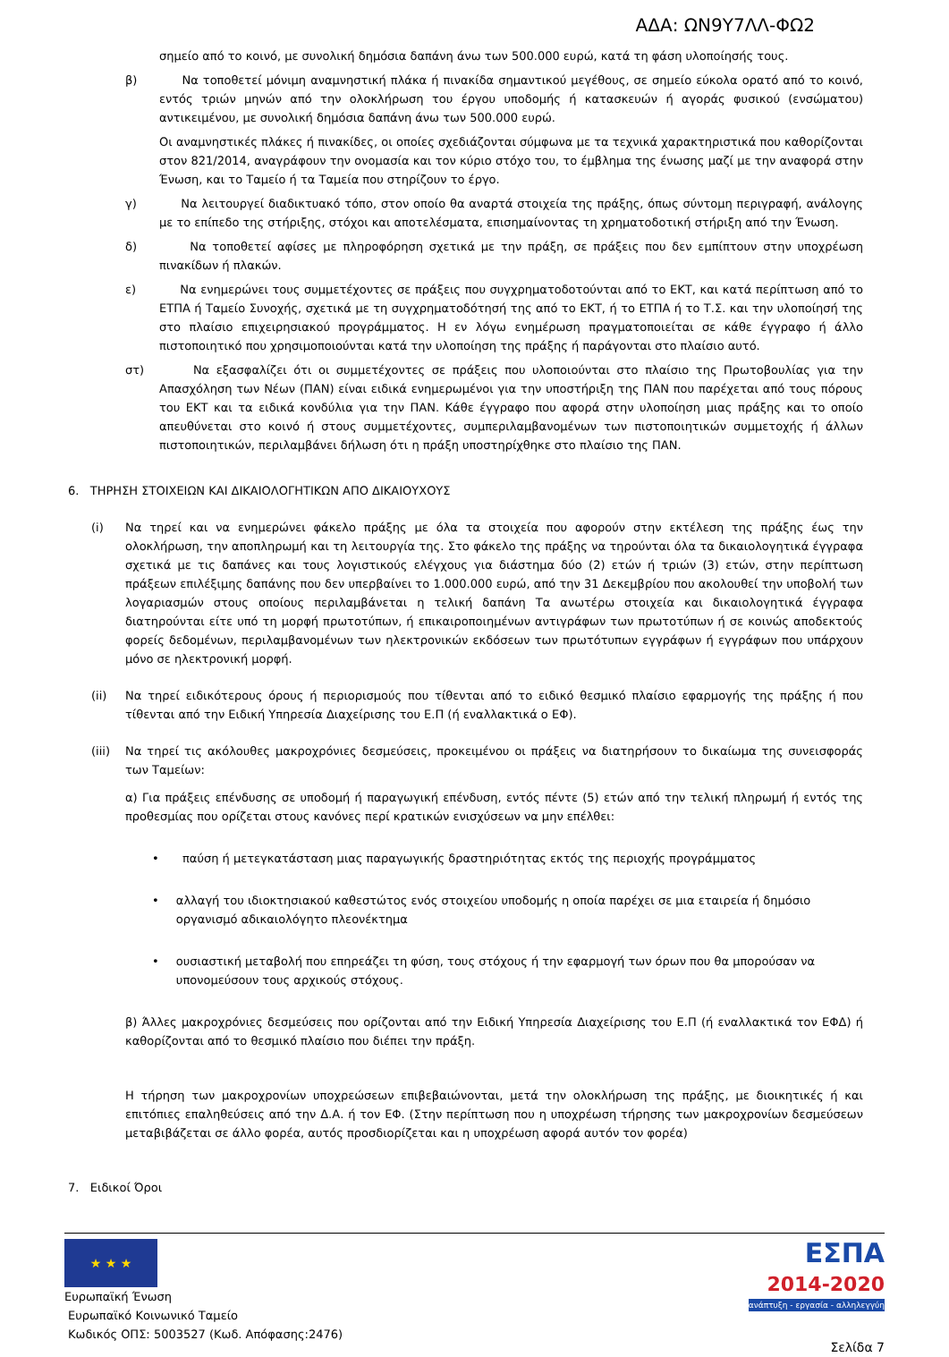ΑΔΑ: ΩΝ9Υ7ΛΛ-ΦΩ2
σημείο από το κοινό, με συνολική δημόσια δαπάνη άνω των 500.000 ευρώ, κατά τη φάση υλοποίησής τους.
β) Να τοποθετεί μόνιμη αναμνηστική πλάκα ή πινακίδα σημαντικού μεγέθους, σε σημείο εύκολα ορατό από το κοινό, εντός τριών μηνών από την ολοκλήρωση του έργου υποδομής ή κατασκευών ή αγοράς φυσικού (ενσώματου) αντικειμένου, με συνολική δημόσια δαπάνη άνω των 500.000 ευρώ.
Οι αναμνηστικές πλάκες ή πινακίδες, οι οποίες σχεδιάζονται σύμφωνα με τα τεχνικά χαρακτηριστικά που καθορίζονται στον 821/2014, αναγράφουν την ονομασία και τον κύριο στόχο του, το έμβλημα της ένωσης μαζί με την αναφορά στην Ένωση, και το Ταμείο ή τα Ταμεία που στηρίζουν το έργο.
γ) Να λειτουργεί διαδικτυακό τόπο, στον οποίο θα αναρτά στοιχεία της πράξης, όπως σύντομη περιγραφή, ανάλογης με το επίπεδο της στήριξης, στόχοι και αποτελέσματα, επισημαίνοντας τη χρηματοδοτική στήριξη από την Ένωση.
δ) Να τοποθετεί αφίσες με πληροφόρηση σχετικά με την πράξη, σε πράξεις που δεν εμπίπτουν στην υποχρέωση πινακίδων ή πλακών.
ε) Να ενημερώνει τους συμμετέχοντες σε πράξεις που συγχρηματοδοτούνται από το ΕΚΤ, και κατά περίπτωση από το ΕΤΠΑ ή Ταμείο Συνοχής, σχετικά με τη συγχρηματοδότησή της από το ΕΚΤ, ή το ΕΤΠΑ ή το Τ.Σ. και την υλοποίησή της στο πλαίσιο επιχειρησιακού προγράμματος. Η εν λόγω ενημέρωση πραγματοποιείται σε κάθε έγγραφο ή άλλο πιστοποιητικό που χρησιμοποιούνται κατά την υλοποίηση της πράξης ή παράγονται στο πλαίσιο αυτό.
στ) Να εξασφαλίζει ότι οι συμμετέχοντες σε πράξεις που υλοποιούνται στο πλαίσιο της Πρωτοβουλίας για την Απασχόληση των Νέων (ΠΑΝ) είναι ειδικά ενημερωμένοι για την υποστήριξη της ΠΑΝ που παρέχεται από τους πόρους του ΕΚΤ και τα ειδικά κονδύλια για την ΠΑΝ. Κάθε έγγραφο που αφορά στην υλοποίηση μιας πράξης και το οποίο απευθύνεται στο κοινό ή στους συμμετέχοντες, συμπεριλαμβανομένων των πιστοποιητικών συμμετοχής ή άλλων πιστοποιητικών, περιλαμβάνει δήλωση ότι η πράξη υποστηρίχθηκε στο πλαίσιο της ΠΑΝ.
6. ΤΗΡΗΣΗ ΣΤΟΙΧΕΙΩΝ ΚΑΙ ΔΙΚΑΙΟΛΟΓΗΤΙΚΩΝ ΑΠΟ ΔΙΚΑΙΟΥΧΟΥΣ
(i) Να τηρεί και να ενημερώνει φάκελο πράξης με όλα τα στοιχεία που αφορούν στην εκτέλεση της πράξης έως την ολοκλήρωση, την αποπληρωμή και τη λειτουργία της. Στο φάκελο της πράξης να τηρούνται όλα τα δικαιολογητικά έγγραφα σχετικά με τις δαπάνες και τους λογιστικούς ελέγχους για διάστημα δύο (2) ετών ή τριών (3) ετών, στην περίπτωση πράξεων επιλέξιμης δαπάνης που δεν υπερβαίνει το 1.000.000 ευρώ, από την 31 Δεκεμβρίου που ακολουθεί την υποβολή των λογαριασμών στους οποίους περιλαμβάνεται η τελική δαπάνη Τα ανωτέρω στοιχεία και δικαιολογητικά έγγραφα διατηρούνται είτε υπό τη μορφή πρωτοτύπων, ή επικαιροποιημένων αντιγράφων των πρωτοτύπων ή σε κοινώς αποδεκτούς φορείς δεδομένων, περιλαμβανομένων των ηλεκτρονικών εκδόσεων των πρωτότυπων εγγράφων ή εγγράφων που υπάρχουν μόνο σε ηλεκτρονική μορφή.
(ii) Να τηρεί ειδικότερους όρους ή περιορισμούς που τίθενται από το ειδικό θεσμικό πλαίσιο εφαρμογής της πράξης ή που τίθενται από την Ειδική Υπηρεσία Διαχείρισης του Ε.Π (ή εναλλακτικά ο ΕΦ).
(iii)
Να τηρεί τις ακόλουθες μακροχρόνιες δεσμεύσεις, προκειμένου οι πράξεις να διατηρήσουν το δικαίωμα της συνεισφοράς των Ταμείων:
α) Για πράξεις επένδυσης σε υποδομή ή παραγωγική επένδυση, εντός πέντε (5) ετών από την τελική πληρωμή ή εντός της προθεσμίας που ορίζεται στους κανόνες περί κρατικών ενισχύσεων να μην επέλθει:
• παύση ή μετεγκατάσταση μιας παραγωγικής δραστηριότητας εκτός της περιοχής προγράμματος
• αλλαγή του ιδιοκτησιακού καθεστώτος ενός στοιχείου υποδομής η οποία παρέχει σε μια εταιρεία ή δημόσιο οργανισμό αδικαιολόγητο πλεονέκτημα
• ουσιαστική μεταβολή που επηρεάζει τη φύση, τους στόχους ή την εφαρμογή των όρων που θα μπορούσαν να υπονομεύσουν τους αρχικούς στόχους.
β) Άλλες μακροχρόνιες δεσμεύσεις που ορίζονται από την Ειδική Υπηρεσία Διαχείρισης του Ε.Π (ή εναλλακτικά τον ΕΦΔ) ή καθορίζονται από το θεσμικό πλαίσιο που διέπει την πράξη.
Η τήρηση των μακροχρονίων υποχρεώσεων επιβεβαιώνονται, μετά την ολοκλήρωση της πράξης, με διοικητικές ή και επιτόπιες επαληθεύσεις από την Δ.Α. ή τον ΕΦ. (Στην περίπτωση που η υποχρέωση τήρησης των μακροχρονίων δεσμεύσεων μεταβιβάζεται σε άλλο φορέα, αυτός προσδιορίζεται και η υποχρέωση αφορά αυτόν τον φορέα)
7. Ειδικοί Όροι
★ ★ ★
Ευρωπαϊκή Ένωση
Ευρωπαϊκό Κοινωνικό Ταμείο
Κωδικός ΟΠΣ: 5003527 (Κωδ. Απόφασης:2476)
ΕΣΠΑ
2014-2020
ανάπτυξη - εργασία - αλληλεγγύη
Σελίδα 7